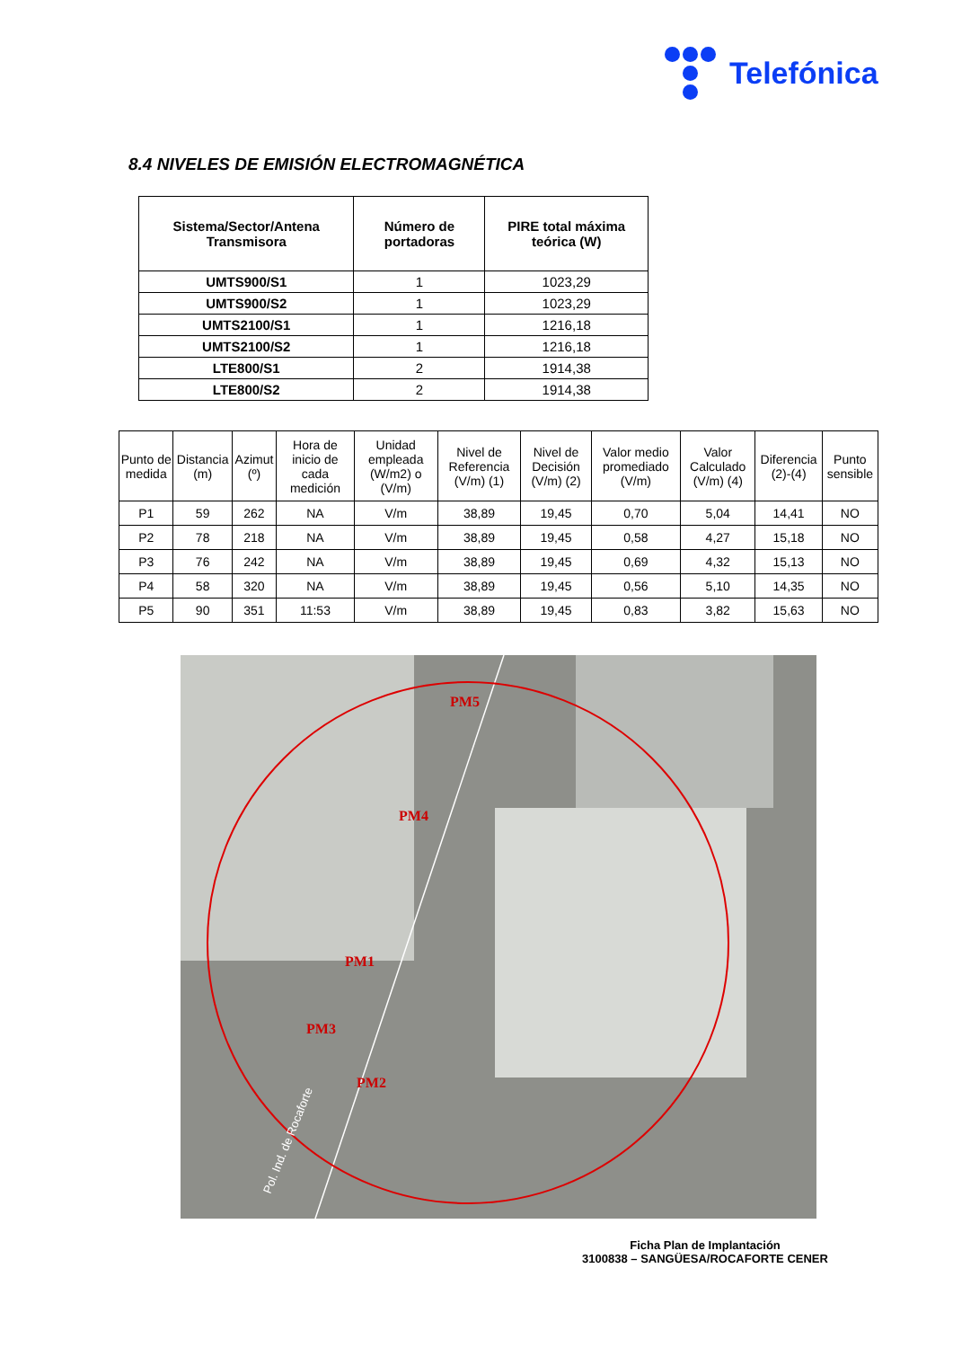Telefónica
8.4 NIVELES DE EMISIÓN ELECTROMAGNÉTICA
| Sistema/Sector/Antena Transmisora | Número de portadoras | PIRE total máxima teórica (W) |
| --- | --- | --- |
| UMTS900/S1 | 1 | 1023,29 |
| UMTS900/S2 | 1 | 1023,29 |
| UMTS2100/S1 | 1 | 1216,18 |
| UMTS2100/S2 | 1 | 1216,18 |
| LTE800/S1 | 2 | 1914,38 |
| LTE800/S2 | 2 | 1914,38 |
| Punto de medida | Distancia (m) | Azimut (º) | Hora de inicio de cada medición | Unidad empleada (W/m2) o (V/m) | Nivel de Referencia (V/m) (1) | Nivel de Decisión (V/m) (2) | Valor medio promediado (V/m) | Valor Calculado (V/m) (4) | Diferencia (2)-(4) | Punto sensible |
| --- | --- | --- | --- | --- | --- | --- | --- | --- | --- | --- |
| P1 | 59 | 262 | NA | V/m | 38,89 | 19,45 | 0,70 | 5,04 | 14,41 | NO |
| P2 | 78 | 218 | NA | V/m | 38,89 | 19,45 | 0,58 | 4,27 | 15,18 | NO |
| P3 | 76 | 242 | NA | V/m | 38,89 | 19,45 | 0,69 | 4,32 | 15,13 | NO |
| P4 | 58 | 320 | NA | V/m | 38,89 | 19,45 | 0,56 | 5,10 | 14,35 | NO |
| P5 | 90 | 351 | 11:53 | V/m | 38,89 | 19,45 | 0,83 | 3,82 | 15,63 | NO |
PM5
PM4
PM1
PM3
PM2
Pol. Ind. de Rocaforte
Ficha Plan de Implantación
3100838 – SANGÜESA/ROCAFORTE CENER